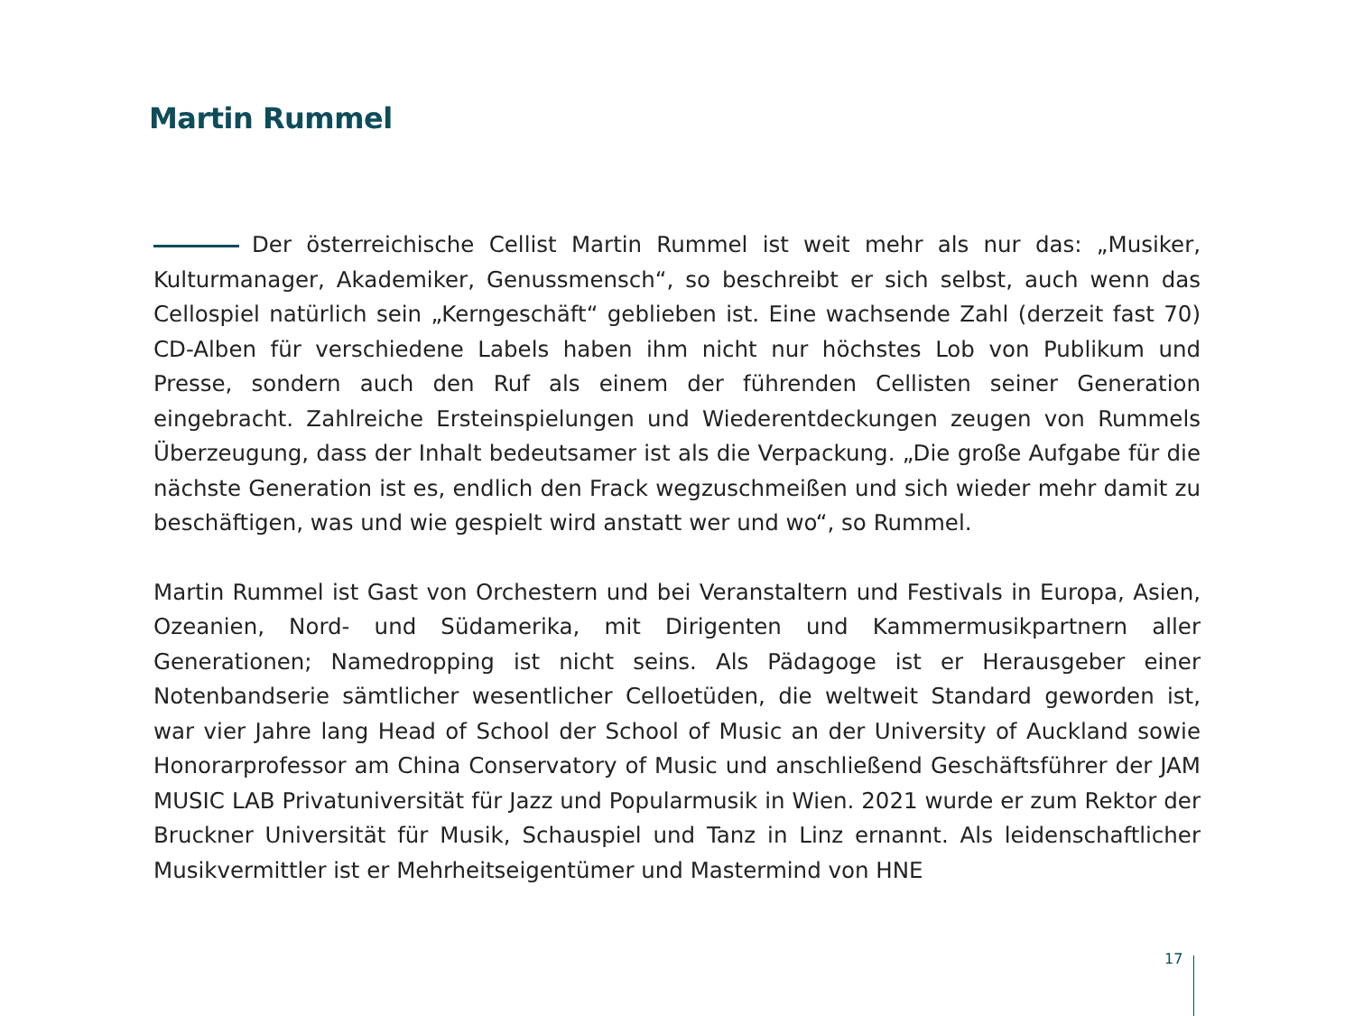Martin Rummel
Der österreichische Cellist Martin Rummel ist weit mehr als nur das: „Musiker, Kulturmanager, Akademiker, Genussmensch“, so beschreibt er sich selbst, auch wenn das Cellospiel natürlich sein „Kerngeschäft“ geblieben ist. Eine wachsende Zahl (derzeit fast 70) CD-Alben für verschiedene Labels haben ihm nicht nur höchstes Lob von Publikum und Presse, sondern auch den Ruf als einem der führenden Cellisten seiner Generation eingebracht. Zahlreiche Ersteinspielungen und Wiederentdeckungen zeugen von Rummels Überzeugung, dass der Inhalt bedeutsamer ist als die Verpackung. „Die große Aufgabe für die nächste Generation ist es, endlich den Frack wegzuschmeißen und sich wieder mehr damit zu beschäftigen, was und wie gespielt wird anstatt wer und wo“, so Rummel.
Martin Rummel ist Gast von Orchestern und bei Veranstaltern und Festivals in Europa, Asien, Ozeanien, Nord- und Südamerika, mit Dirigenten und Kammermusikpartnern aller Generationen; Namedropping ist nicht seins. Als Pädagoge ist er Herausgeber einer Notenbandserie sämtlicher wesentlicher Celloetüden, die weltweit Standard geworden ist, war vier Jahre lang Head of School der School of Music an der University of Auckland sowie Honorarprofessor am China Conservatory of Music und anschließend Geschäftsführer der JAM MUSIC LAB Privatuniversität für Jazz und Popularmusik in Wien. 2021 wurde er zum Rektor der Bruckner Universität für Musik, Schauspiel und Tanz in Linz ernannt. Als leidenschaftlicher Musikvermittler ist er Mehrheitseigentümer und Mastermind von HNE
17